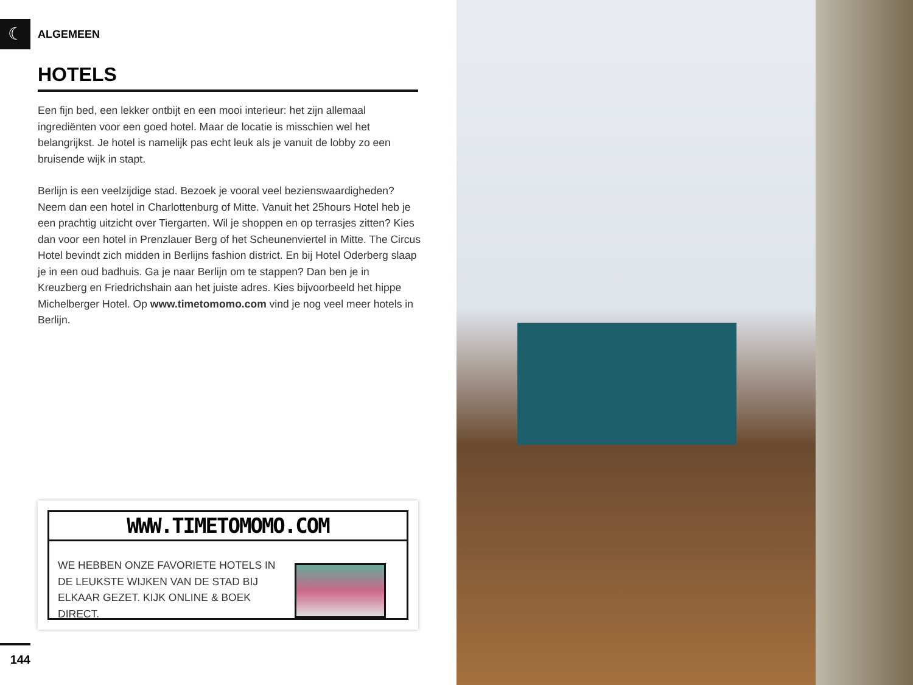☾ ALGEMEEN
HOTELS
Een fijn bed, een lekker ontbijt en een mooi interieur: het zijn allemaal ingrediënten voor een goed hotel. Maar de locatie is misschien wel het belangrijkst. Je hotel is namelijk pas echt leuk als je vanuit de lobby zo een bruisende wijk in stapt.
Berlijn is een veelzijdige stad. Bezoek je vooral veel bezienswaardigheden? Neem dan een hotel in Charlottenburg of Mitte. Vanuit het 25hours Hotel heb je een prachtig uitzicht over Tiergarten. Wil je shoppen en op terrasjes zitten? Kies dan voor een hotel in Prenzlauer Berg of het Scheunenviertel in Mitte. The Circus Hotel bevindt zich midden in Berlijns fashion district. En bij Hotel Oderberg slaap je in een oud badhuis. Ga je naar Berlijn om te stappen? Dan ben je in Kreuzberg en Friedrichshain aan het juiste adres. Kies bijvoorbeeld het hippe Michelberger Hotel. Op www.timetomomo.com vind je nog veel meer hotels in Berlijn.
WWW.TIMETOMOMO.COM
WE HEBBEN ONZE FAVORIETE HOTELS IN DE LEUKSTE WIJKEN VAN DE STAD BIJ ELKAAR GEZET. KIJK ONLINE & BOEK DIRECT.
144